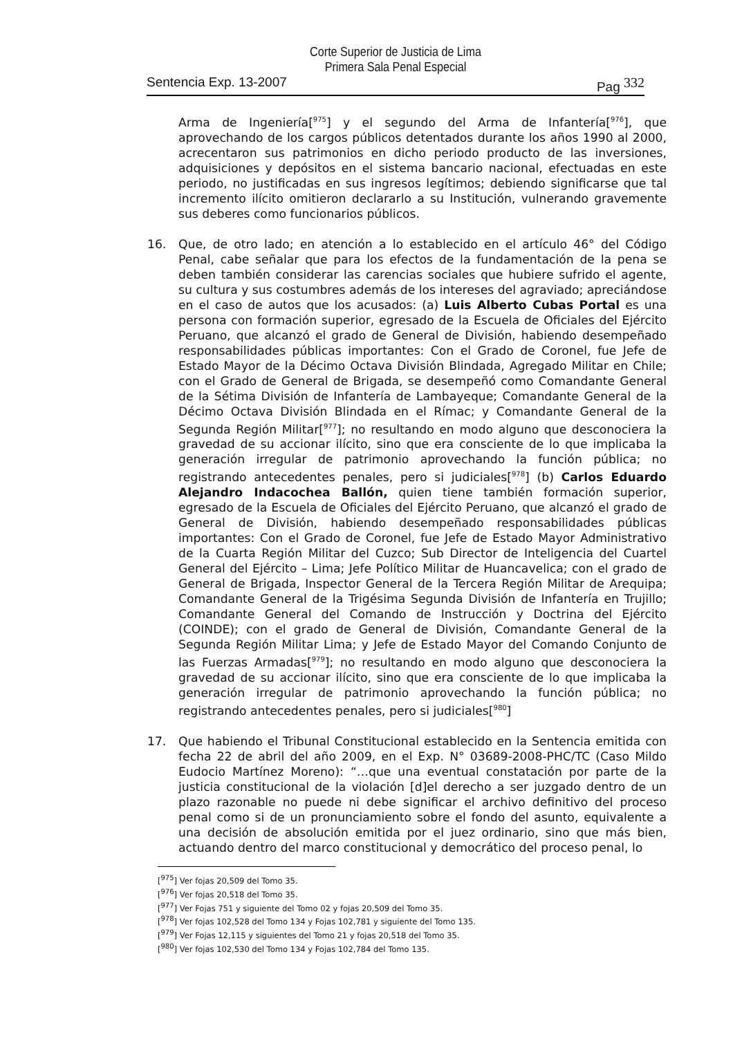Corte Superior de Justicia de Lima
Primera Sala Penal Especial
Sentencia Exp. 13-2007 Pag 332
Arma de Ingeniería[<sup>975</sup>] y el segundo del Arma de Infantería[<sup>976</sup>], que aprovechando de los cargos públicos detentados durante los años 1990 al 2000, acrecentaron sus patrimonios en dicho periodo producto de las inversiones, adquisiciones y depósitos en el sistema bancario nacional, efectuadas en este periodo, no justificadas en sus ingresos legítimos; debiendo significarse que tal incremento ilícito omitieron declararlo a su Institución, vulnerando gravemente sus deberes como funcionarios públicos.
16. Que, de otro lado; en atención a lo establecido en el artículo 46° del Código Penal, cabe señalar que para los efectos de la fundamentación de la pena se deben también considerar las carencias sociales que hubiere sufrido el agente, su cultura y sus costumbres además de los intereses del agraviado; apreciándose en el caso de autos que los acusados: (a) Luis Alberto Cubas Portal es una persona con formación superior, egresado de la Escuela de Oficiales del Ejército Peruano, que alcanzó el grado de General de División, habiendo desempeñado responsabilidades públicas importantes: Con el Grado de Coronel, fue Jefe de Estado Mayor de la Décimo Octava División Blindada, Agregado Militar en Chile; con el Grado de General de Brigada, se desempeñó como Comandante General de la Sétima División de Infantería de Lambayeque; Comandante General de la Décimo Octava División Blindada en el Rímac; y Comandante General de la Segunda Región Militar[<sup>977</sup>]; no resultando en modo alguno que desconociera la gravedad de su accionar ilícito, sino que era consciente de lo que implicaba la generación irregular de patrimonio aprovechando la función pública; no registrando antecedentes penales, pero si judiciales[<sup>978</sup>] (b) Carlos Eduardo Alejandro Indacochea Ballón, quien tiene también formación superior, egresado de la Escuela de Oficiales del Ejército Peruano, que alcanzó el grado de General de División, habiendo desempeñado responsabilidades públicas importantes: Con el Grado de Coronel, fue Jefe de Estado Mayor Administrativo de la Cuarta Región Militar del Cuzco; Sub Director de Inteligencia del Cuartel General del Ejército – Lima; Jefe Político Militar de Huancavelica; con el grado de General de Brigada, Inspector General de la Tercera Región Militar de Arequipa; Comandante General de la Trigésima Segunda División de Infantería en Trujillo; Comandante General del Comando de Instrucción y Doctrina del Ejército (COINDE); con el grado de General de División, Comandante General de la Segunda Región Militar Lima; y Jefe de Estado Mayor del Comando Conjunto de las Fuerzas Armadas[<sup>979</sup>]; no resultando en modo alguno que desconociera la gravedad de su accionar ilícito, sino que era consciente de lo que implicaba la generación irregular de patrimonio aprovechando la función pública; no registrando antecedentes penales, pero si judiciales[<sup>980</sup>]
17. Que habiendo el Tribunal Constitucional establecido en la Sentencia emitida con fecha 22 de abril del año 2009, en el Exp. N° 03689-2008-PHC/TC (Caso Mildo Eudocio Martínez Moreno): “…que una eventual constatación por parte de la justicia constitucional de la violación [d]el derecho a ser juzgado dentro de un plazo razonable no puede ni debe significar el archivo definitivo del proceso penal como si de un pronunciamiento sobre el fondo del asunto, equivalente a una decisión de absolución emitida por el juez ordinario, sino que más bien, actuando dentro del marco constitucional y democrático del proceso penal, lo
[<sup>975</sup>] Ver fojas 20,509 del Tomo 35.
[<sup>976</sup>] Ver fojas 20,518 del Tomo 35.
[<sup>977</sup>] Ver Fojas 751 y siguiente del Tomo 02 y fojas 20,509 del Tomo 35.
[<sup>978</sup>] Ver fojas 102,528 del Tomo 134 y Fojas 102,781 y siguiente del Tomo 135.
[<sup>979</sup>] Ver Fojas 12,115 y siguientes del Tomo 21 y fojas 20,518 del Tomo 35.
[<sup>980</sup>] Ver fojas 102,530 del Tomo 134 y Fojas 102,784 del Tomo 135.